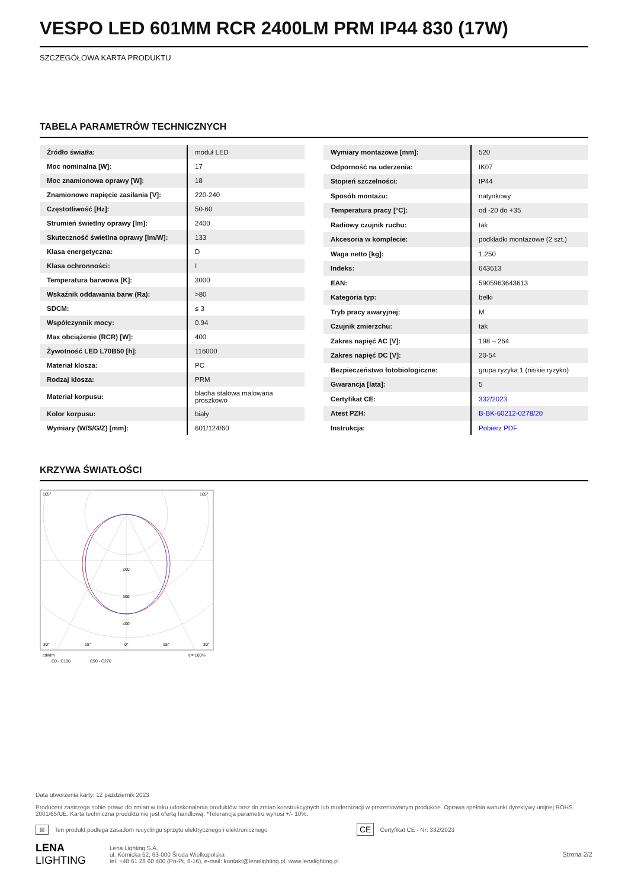VESPO LED 601MM RCR 2400LM PRM IP44 830 (17W)
SZCZEGÓŁOWA KARTA PRODUKTU
TABELA PARAMETRÓW TECHNICZNYCH
| Źródło światła: | moduł LED |
| Moc nominalna [W]: | 17 |
| Moc znamionowa oprawy [W]: | 18 |
| Znamionowe napięcie zasilania [V]: | 220-240 |
| Częstotliwość [Hz]: | 50-60 |
| Strumień świetlny oprawy [lm]: | 2400 |
| Skuteczność świetlna oprawy [lm/W]: | 133 |
| Klasa energetyczna: | D |
| Klasa ochronności: | I |
| Temperatura barwowa [K]: | 3000 |
| Wskaźnik oddawania barw (Ra): | >80 |
| SDCM: | ≤ 3 |
| Współczynnik mocy: | 0.94 |
| Max obciążenie (RCR) [W]: | 400 |
| Żywotność LED L70B50 [h]: | 116000 |
| Materiał klosza: | PC |
| Rodzaj klosza: | PRM |
| Materiał korpusu: | blacha stalowa malowana proszkowo |
| Kolor korpusu: | biały |
| Wymiary (W/S/G/Z) [mm]: | 601/124/60 |
| Wymiary montażowe [mm]: | 520 |
| Odporność na uderzenia: | IK07 |
| Stopień szczelności: | IP44 |
| Sposób montażu: | natynkowy |
| Temperatura pracy [°C]: | od -20 do +35 |
| Radiowy czujnik ruchu: | tak |
| Akcesoria w komplecie: | podkładki montażowe (2 szt.) |
| Waga netto [kg]: | 1.250 |
| Indeks: | 643613 |
| EAN: | 5905963643613 |
| Kategoria typ: | belki |
| Tryb pracy awaryjnej: | M |
| Czujnik zmierzchu: | tak |
| Zakres napięć AC [V]: | 198 – 264 |
| Zakres napięć DC [V]: | 20-54 |
| Bezpieczeństwo fotobiologiczne: | grupa ryzyka 1 (niskie ryzyko) |
| Gwarancja [lata]: | 5 |
| Certyfikat CE: | 332/2023 |
| Atest PZH: | B-BK-60212-0278/20 |
| Instrukcja: | Pobierz PDF |
KRZYWA ŚWIATŁOŚCI
105°
105°
200
300
400
30°
15°
0°
15°
30°
cd/klm
η = 100%
C0 - C180
C90 - C270
Data utworzenia karty: 12 październik 2023
Producent zastrzega sobie prawo do zmian w toku udoskonalenia produktów oraz do zmian konstrukcyjnych lub modernizacji w prezentowanym produkcie. Oprawa spełnia warunki dyrektywy unijnej ROHS 2001/65/UE. Karta techniczna produktu nie jest ofertą handlową. *Tolerancja parametru wynosi +/- 10%.
⊠ Ten produkt podlega zasadom recyclingu sprzętu elektrycznego i elektronicznego CE Certyfikat CE - Nr: 332/2023
LENA
LIGHTING
Lena Lighting S.A.
ul. Kórnicka 52, 63-000 Środa Wielkopolska
tel. +48 61 28 60 400 (Pn-Pt, 8-16), e-mail: kontakt@lenalighting.pl, www.lenalighting.pl
Strona 2/2